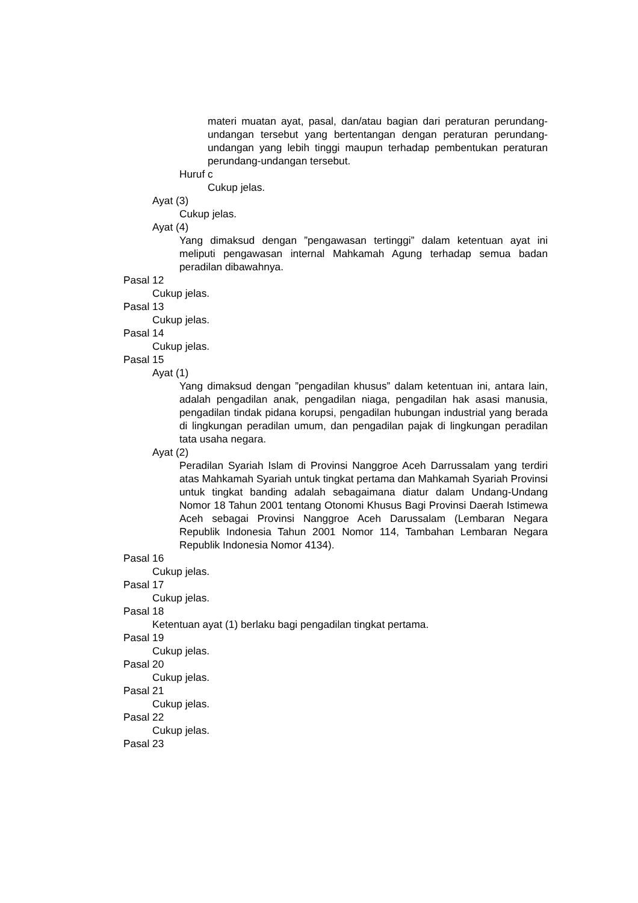materi muatan ayat, pasal, dan/atau bagian dari peraturan perundang-undangan tersebut yang bertentangan dengan peraturan perundang-undangan yang lebih tinggi maupun terhadap pembentukan peraturan perundang-undangan tersebut.
Huruf c
Cukup jelas.
Ayat (3)
Cukup jelas.
Ayat (4)
Yang dimaksud dengan ”pengawasan tertinggi” dalam ketentuan ayat ini meliputi pengawasan internal Mahkamah Agung terhadap semua badan peradilan dibawahnya.
Pasal 12
Cukup jelas.
Pasal 13
Cukup jelas.
Pasal 14
Cukup jelas.
Pasal 15
Ayat (1)
Yang dimaksud dengan ”pengadilan khusus” dalam ketentuan ini, antara lain, adalah pengadilan anak, pengadilan niaga, pengadilan hak asasi manusia, pengadilan tindak pidana korupsi, pengadilan hubungan industrial yang berada di lingkungan peradilan umum, dan pengadilan pajak di lingkungan peradilan tata usaha negara.
Ayat (2)
Peradilan Syariah Islam di Provinsi Nanggroe Aceh Darrussalam yang terdiri atas Mahkamah Syariah untuk tingkat pertama dan Mahkamah Syariah Provinsi untuk tingkat banding adalah sebagaimana diatur dalam Undang-Undang Nomor 18 Tahun 2001 tentang Otonomi Khusus Bagi Provinsi Daerah Istimewa Aceh sebagai Provinsi Nanggroe Aceh Darussalam (Lembaran Negara Republik Indonesia Tahun 2001 Nomor 114, Tambahan Lembaran Negara Republik Indonesia Nomor 4134).
Pasal 16
Cukup jelas.
Pasal 17
Cukup jelas.
Pasal 18
Ketentuan ayat (1) berlaku bagi pengadilan tingkat pertama.
Pasal 19
Cukup jelas.
Pasal 20
Cukup jelas.
Pasal 21
Cukup jelas.
Pasal 22
Cukup jelas.
Pasal 23